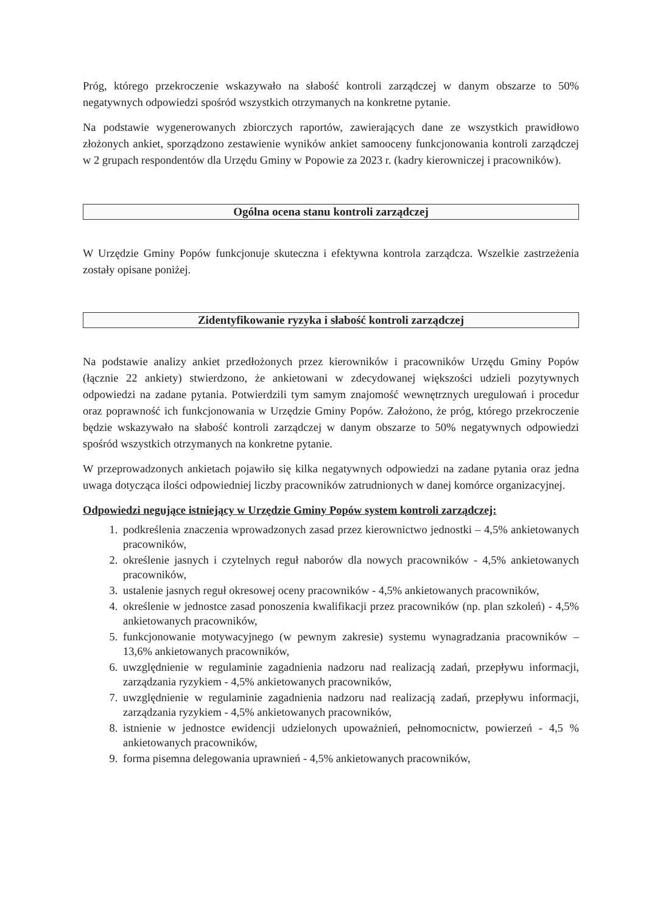Próg, którego przekroczenie wskazywało na słabość kontroli zarządczej w danym obszarze to 50% negatywnych odpowiedzi spośród wszystkich otrzymanych na konkretne pytanie.
Na podstawie wygenerowanych zbiorczych raportów, zawierających dane ze wszystkich prawidłowo złożonych ankiet, sporządzono zestawienie wyników ankiet samooceny funkcjonowania kontroli zarządczej w 2 grupach respondentów dla Urzędu Gminy w Popowie za 2023 r. (kadry kierowniczej i pracowników).
Ogólna ocena stanu kontroli zarządczej
W Urzędzie Gminy Popów funkcjonuje skuteczna i efektywna kontrola zarządcza. Wszelkie zastrzeżenia zostały opisane poniżej.
Zidentyfikowanie ryzyka i słabość kontroli zarządczej
Na podstawie analizy ankiet przedłożonych przez kierowników i pracowników Urzędu Gminy Popów (łącznie 22 ankiety) stwierdzono, że ankietowani w zdecydowanej większości udzieli pozytywnych odpowiedzi na zadane pytania. Potwierdzili tym samym znajomość wewnętrznych uregulowań i procedur oraz poprawność ich funkcjonowania w Urzędzie Gminy Popów. Założono, że próg, którego przekroczenie będzie wskazywało na słabość kontroli zarządczej w danym obszarze to 50% negatywnych odpowiedzi spośród wszystkich otrzymanych na konkretne pytanie.
W przeprowadzonych ankietach pojawiło się kilka negatywnych odpowiedzi na zadane pytania oraz jedna uwaga dotycząca ilości odpowiedniej liczby pracowników zatrudnionych w danej komórce organizacyjnej.
Odpowiedzi negujące istniejący w Urzędzie Gminy Popów system kontroli zarządczej:
1. podkreślenia znaczenia wprowadzonych zasad przez kierownictwo jednostki – 4,5% ankietowanych pracowników,
2. określenie jasnych i czytelnych reguł naborów dla nowych pracowników - 4,5% ankietowanych pracowników,
3. ustalenie jasnych reguł okresowej oceny pracowników - 4,5% ankietowanych pracowników,
4. określenie w jednostce zasad ponoszenia kwalifikacji przez pracowników (np. plan szkoleń) - 4,5% ankietowanych pracowników,
5. funkcjonowanie motywacyjnego (w pewnym zakresie) systemu wynagradzania pracowników – 13,6% ankietowanych pracowników,
6. uwzględnienie w regulaminie zagadnienia nadzoru nad realizacją zadań, przepływu informacji, zarządzania ryzykiem - 4,5% ankietowanych pracowników,
7. uwzględnienie w regulaminie zagadnienia nadzoru nad realizacją zadań, przepływu informacji, zarządzania ryzykiem - 4,5% ankietowanych pracowników,
8. istnienie w jednostce ewidencji udzielonych upoważnień, pełnomocnictw, powierzeń - 4,5 % ankietowanych pracowników,
9. forma pisemna delegowania uprawnień - 4,5% ankietowanych pracowników,